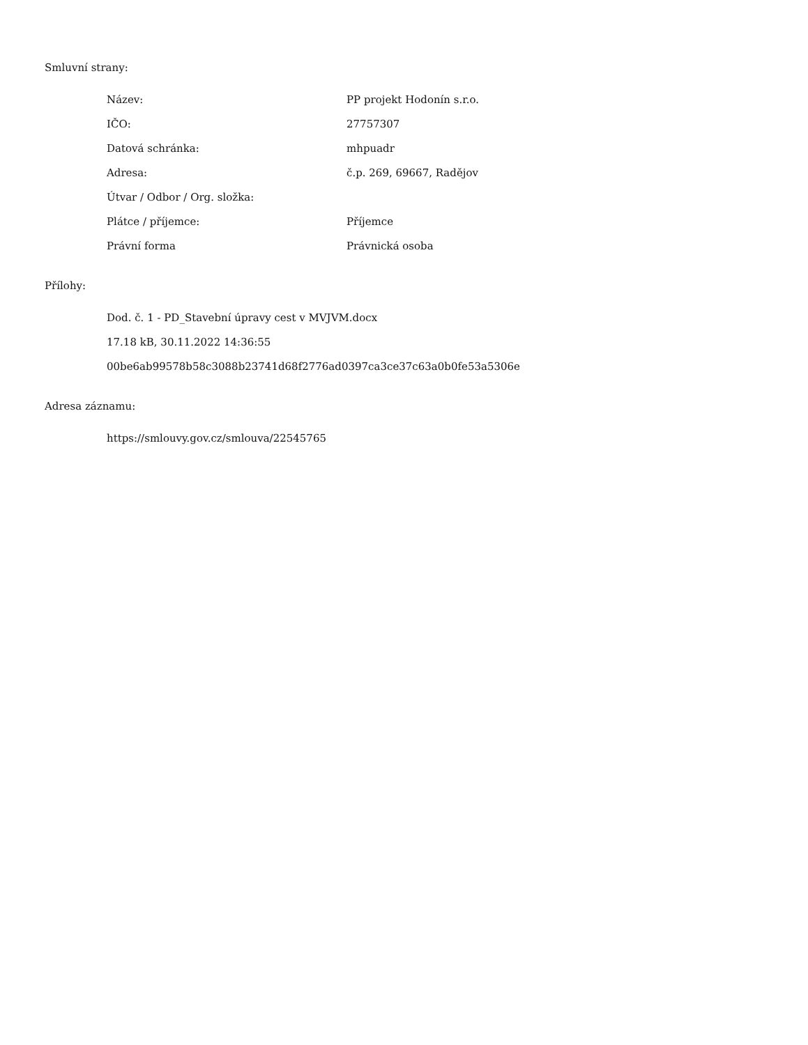Smluvní strany:
| Název: | PP projekt Hodonín s.r.o. |
| IČO: | 27757307 |
| Datová schránka: | mhpuadr |
| Adresa: | č.p. 269, 69667, Radějov |
| Útvar / Odbor / Org. složka: | |
| Plátce / příjemce: | Příjemce |
| Právní forma | Právnická osoba |
Přílohy:
Dod. č. 1 - PD_Stavební úpravy cest v MVJVM.docx
17.18 kB, 30.11.2022 14:36:55
00be6ab99578b58c3088b23741d68f2776ad0397ca3ce37c63a0b0fe53a5306e
Adresa záznamu:
https://smlouvy.gov.cz/smlouva/22545765